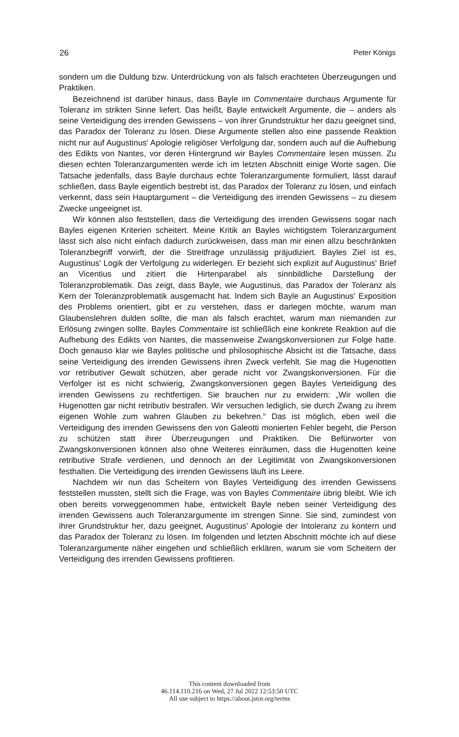26 Peter Königs
sondern um die Duldung bzw. Unterdrückung von als falsch erachteten Überzeugungen und Praktiken.
Bezeichnend ist darüber hinaus, dass Bayle im Commentaire durchaus Argumente für Toleranz im strikten Sinne liefert. Das heißt, Bayle entwickelt Argumente, die – anders als seine Verteidigung des irrenden Gewissens – von ihrer Grundstruktur her dazu geeignet sind, das Paradox der Toleranz zu lösen. Diese Argumente stellen also eine passende Reaktion nicht nur auf Augustinus' Apologie religiöser Verfolgung dar, sondern auch auf die Aufhebung des Edikts von Nantes, vor deren Hintergrund wir Bayles Commentaire lesen müssen. Zu diesen echten Toleranzargumenten werde ich im letzten Abschnitt einige Worte sagen. Die Tatsache jedenfalls, dass Bayle durchaus echte Toleranzargumente formuliert, lässt darauf schließen, dass Bayle eigentlich bestrebt ist, das Paradox der Toleranz zu lösen, und einfach verkennt, dass sein Hauptargument – die Verteidigung des irrenden Gewissens – zu diesem Zwecke ungeeignet ist.
Wir können also feststellen, dass die Verteidigung des irrenden Gewissens sogar nach Bayles eigenen Kriterien scheitert. Meine Kritik an Bayles wichtigstem Toleranzargument lässt sich also nicht einfach dadurch zurückweisen, dass man mir einen allzu beschränkten Toleranzbegriff vorwirft, der die Streitfrage unzulässig präjudiziert. Bayles Ziel ist es, Augustinus' Logik der Verfolgung zu widerlegen. Er bezieht sich explizit auf Augustinus' Brief an Vicentius und zitiert die Hirtenparabel als sinnbildliche Darstellung der Toleranzproblematik. Das zeigt, dass Bayle, wie Augustinus, das Paradox der Toleranz als Kern der Toleranzproblematik ausgemacht hat. Indem sich Bayle an Augustinus' Exposition des Problems orientiert, gibt er zu verstehen, dass er darlegen möchte, warum man Glaubenslehren dulden sollte, die man als falsch erachtet, warum man niemanden zur Erlösung zwingen sollte. Bayles Commentaire ist schließlich eine konkrete Reaktion auf die Aufhebung des Edikts von Nantes, die massenweise Zwangskonversionen zur Folge hatte. Doch genauso klar wie Bayles politische und philosophische Absicht ist die Tatsache, dass seine Verteidigung des irrenden Gewissens ihren Zweck verfehlt. Sie mag die Hugenotten vor retributiver Gewalt schützen, aber gerade nicht vor Zwangskonversionen. Für die Verfolger ist es nicht schwierig, Zwangskonversionen gegen Bayles Verteidigung des irrenden Gewissens zu rechtfertigen. Sie brauchen nur zu erwidern: „Wir wollen die Hugenotten gar nicht retributiv bestrafen. Wir versuchen lediglich, sie durch Zwang zu ihrem eigenen Wohle zum wahren Glauben zu bekehren.“ Das ist möglich, eben weil die Verteidigung des irrenden Gewissens den von Galeotti monierten Fehler begeht, die Person zu schützen statt ihrer Überzeugungen und Praktiken. Die Befürworter von Zwangskonversionen können also ohne Weiteres einräumen, dass die Hugenotten keine retributive Strafe verdienen, und dennoch an der Legitimität von Zwangskonversionen festhalten. Die Verteidigung des irrenden Gewissens läuft ins Leere.
Nachdem wir nun das Scheitern von Bayles Verteidigung des irrenden Gewissens feststellen mussten, stellt sich die Frage, was von Bayles Commentaire übrig bleibt. Wie ich oben bereits vorweggenommen habe, entwickelt Bayle neben seiner Verteidigung des irrenden Gewissens auch Toleranzargumente im strengen Sinne. Sie sind, zumindest von ihrer Grundstruktur her, dazu geeignet, Augustinus' Apologie der Intoleranz zu kontern und das Paradox der Toleranz zu lösen. Im folgenden und letzten Abschnitt möchte ich auf diese Toleranzargumente näher eingehen und schließlich erklären, warum sie vom Scheitern der Verteidigung des irrenden Gewissens profitieren.
This content downloaded from
46.114.110.216 on Wed, 27 Jul 2022 12:53:50 UTC
All use subject to https://about.jstor.org/terms